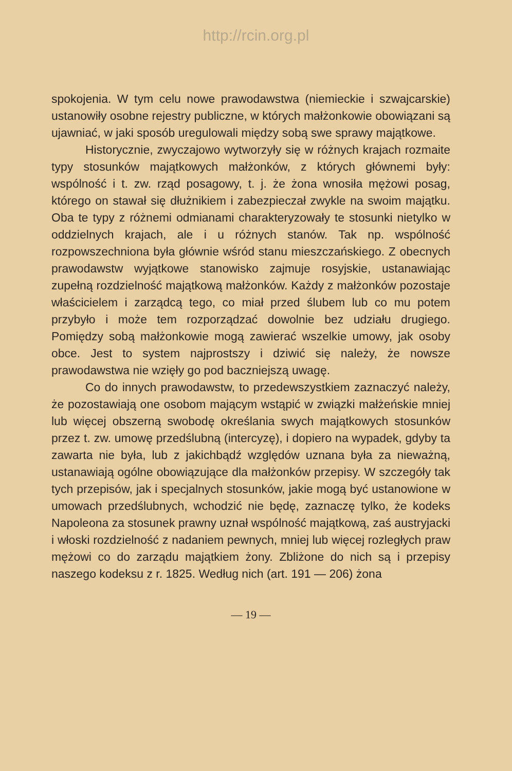http://rcin.org.pl
spokojenia. W tym celu nowe prawodawstwa (niemieckie i szwajcarskie) ustanowiły osobne rejestry publiczne, w których małżonkowie obowiązani są ujawniać, w jaki sposób uregulowali między sobą swe sprawy majątkowe.
Historycznie, zwyczajowo wytworzyły się w różnych krajach rozmaite typy stosunków majątkowych małżonków, z których głównemi były: wspólność i t. zw. rząd posagowy, t. j. że żona wnosiła mężowi posag, którego on stawał się dłużnikiem i zabezpieczał zwykle na swoim majątku. Oba te typy z różnemi odmianami charakteryzowały te stosunki nietylko w oddzielnych krajach, ale i u różnych stanów. Tak np. wspólność rozpowszechniona była głównie wśród stanu mieszczańskiego. Z obecnych prawodawstw wyjątkowe stanowisko zajmuje rosyjskie, ustanawiając zupełną rozdzielność majątkową małżonków. Każdy z małżonków pozostaje właścicielem i zarządcą tego, co miał przed ślubem lub co mu potem przybyło i może tem rozporządzać dowolnie bez udziału drugiego. Pomiędzy sobą małżonkowie mogą zawierać wszelkie umowy, jak osoby obce. Jest to system najprostszy i dziwić się należy, że nowsze prawodawstwa nie wzięły go pod baczniejszą uwagę.
Co do innych prawodawstw, to przedewszystkiem zaznaczyć należy, że pozostawiają one osobom mającym wstąpić w związki małżeńskie mniej lub więcej obszerną swobodę określania swych majątkowych stosunków przez t. zw. umowę przedślubną (intercyzę), i dopiero na wypadek, gdyby ta zawarta nie była, lub z jakichbądź względów uznana była za nieważną, ustanawiają ogólne obowiązujące dla małżonków przepisy. W szczegóły tak tych przepisów, jak i specjalnych stosunków, jakie mogą być ustanowione w umowach przedślubnych, wchodzić nie będę, zaznaczę tylko, że kodeks Napoleona za stosunek prawny uznał wspólność majątkową, zaś austryjacki i włoski rozdzielność z nadaniem pewnych, mniej lub więcej rozległych praw mężowi co do zarządu majątkiem żony. Zbliżone do nich są i przepisy naszego kodeksu z r. 1825. Według nich (art. 191 — 206) żona
— 19 —